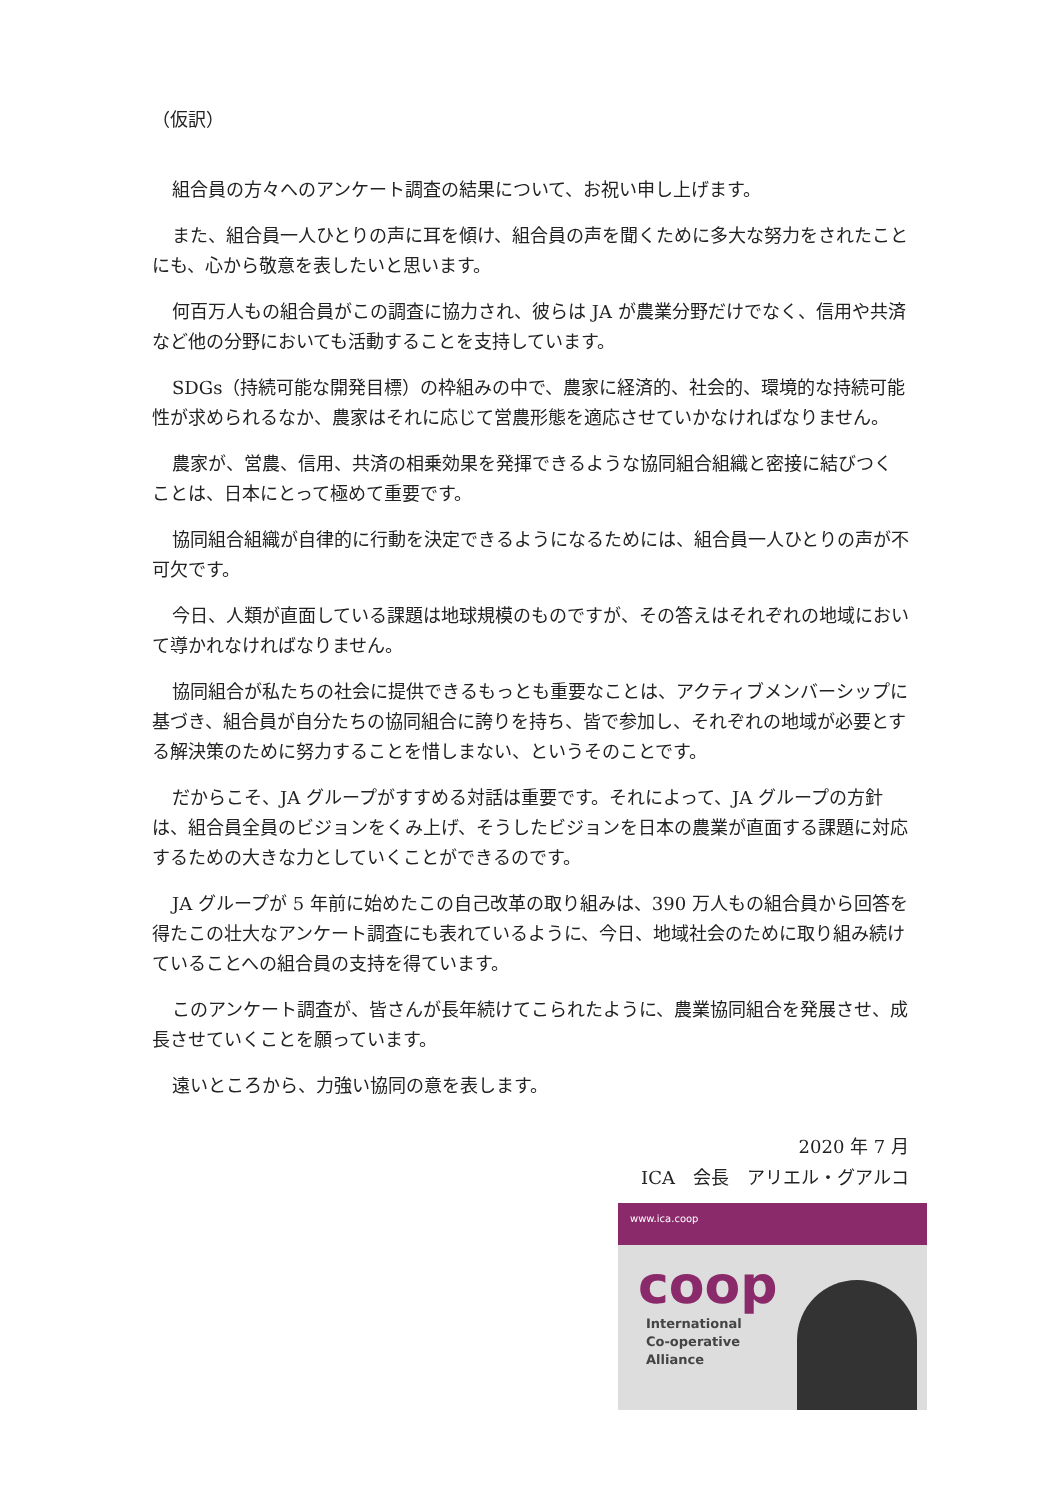（仮訳）
組合員の方々へのアンケート調査の結果について、お祝い申し上げます。
また、組合員一人ひとりの声に耳を傾け、組合員の声を聞くために多大な努力をされたことにも、心から敬意を表したいと思います。
何百万人もの組合員がこの調査に協力され、彼らは JA が農業分野だけでなく、信用や共済など他の分野においても活動することを支持しています。
SDGs（持続可能な開発目標）の枠組みの中で、農家に経済的、社会的、環境的な持続可能性が求められるなか、農家はそれに応じて営農形態を適応させていかなければなりません。
農家が、営農、信用、共済の相乗効果を発揮できるような協同組合組織と密接に結びつくことは、日本にとって極めて重要です。
協同組合組織が自律的に行動を決定できるようになるためには、組合員一人ひとりの声が不可欠です。
今日、人類が直面している課題は地球規模のものですが、その答えはそれぞれの地域において導かれなければなりません。
協同組合が私たちの社会に提供できるもっとも重要なことは、アクティブメンバーシップに基づき、組合員が自分たちの協同組合に誇りを持ち、皆で参加し、それぞれの地域が必要とする解決策のために努力することを惜しまない、というそのことです。
だからこそ、JA グループがすすめる対話は重要です。それによって、JA グループの方針は、組合員全員のビジョンをくみ上げ、そうしたビジョンを日本の農業が直面する課題に対応するための大きな力としていくことができるのです。
JA グループが 5 年前に始めたこの自己改革の取り組みは、390 万人もの組合員から回答を得たこの壮大なアンケート調査にも表れているように、今日、地域社会のために取り組み続けていることへの組合員の支持を得ています。
このアンケート調査が、皆さんが長年続けてこられたように、農業協同組合を発展させ、成長させていくことを願っています。
遠いところから、力強い協同の意を表します。
2020 年 7 月
ICA　会長　アリエル・グアルコ
www.ica.coop
coop
International
Co-operative
Alliance